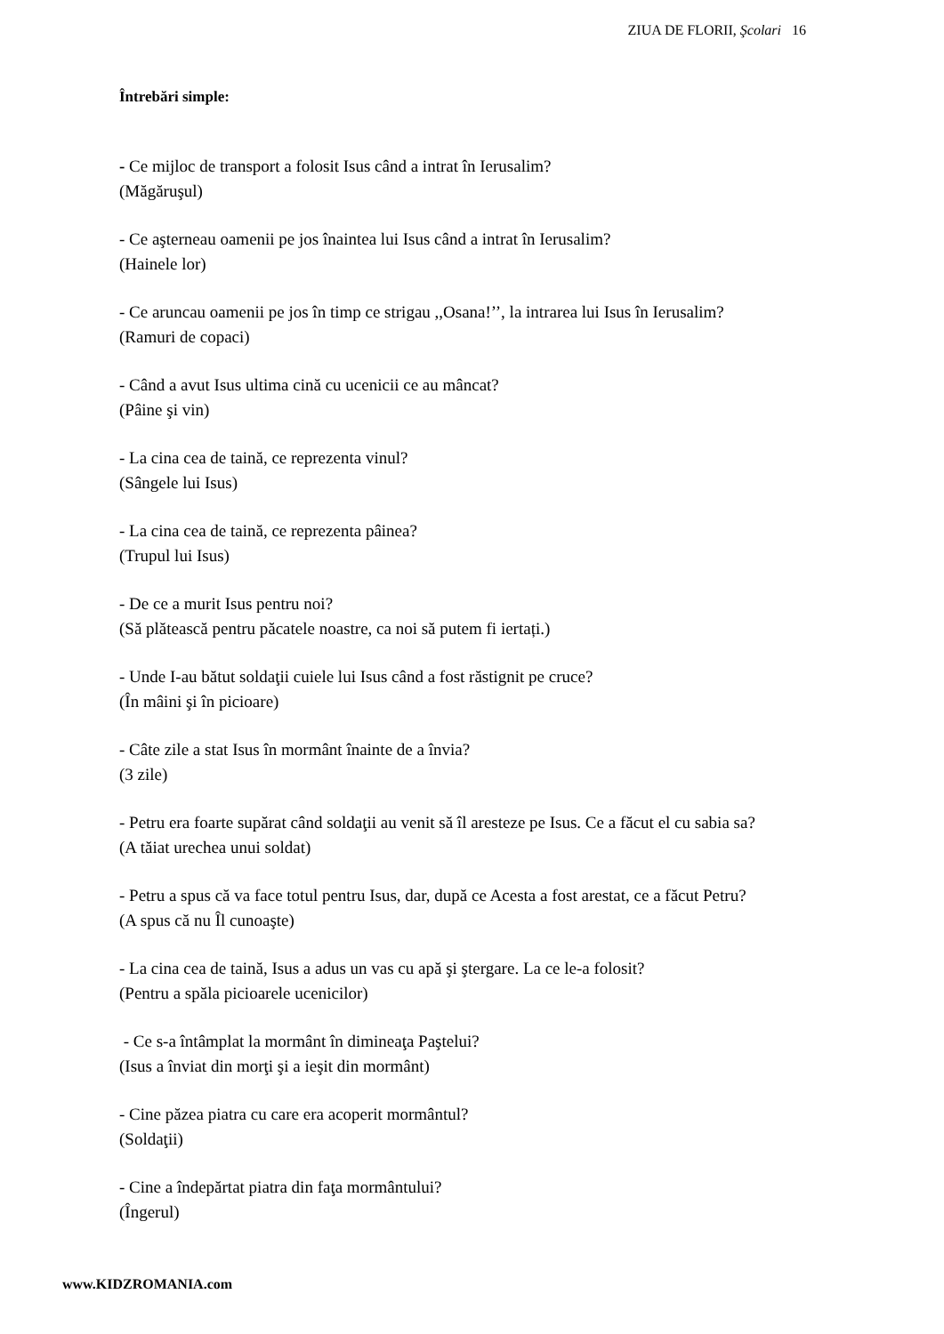ZIUA DE FLORII, Şcolari 16
Întrebări simple:
- Ce mijloc de transport a folosit Isus când a intrat în Ierusalim?
(Măgăruşul)
- Ce aşterneau oamenii pe jos înaintea lui Isus când a intrat în Ierusalim?
(Hainele lor)
- Ce aruncau oamenii pe jos în timp ce strigau ,,Osana!’’, la intrarea lui Isus în Ierusalim?
(Ramuri de copaci)
- Când a avut Isus ultima cină cu ucenicii ce au mâncat?
(Pâine şi vin)
- La cina cea de taină, ce reprezenta vinul?
(Sângele lui Isus)
- La cina cea de taină, ce reprezenta pâinea?
(Trupul lui Isus)
- De ce a murit Isus pentru noi?
(Să plătească pentru păcatele noastre, ca noi să putem fi iertați.)
- Unde I-au bătut soldaţii cuiele lui Isus când a fost răstignit pe cruce?
(În mâini şi în picioare)
- Câte zile a stat Isus în mormânt înainte de a învia?
(3 zile)
- Petru era foarte supărat când soldaţii au venit să îl aresteze pe Isus. Ce a făcut el cu sabia sa?
(A tăiat urechea unui soldat)
- Petru a spus că va face totul pentru Isus, dar, după ce Acesta a fost arestat, ce a făcut Petru?
(A spus că nu Îl cunoaşte)
- La cina cea de taină, Isus a adus un vas cu apă şi ştergare. La ce le-a folosit?
(Pentru a spăla picioarele ucenicilor)
- Ce s-a întâmplat la mormânt în dimineaţa Paştelui?
(Isus a înviat din morţi şi a ieşit din mormânt)
- Cine păzea piatra cu care era acoperit mormântul?
(Soldaţii)
- Cine a îndepărtat piatra din faţa mormântului?
(Îngerul)
www.KIDZROMANIA.com